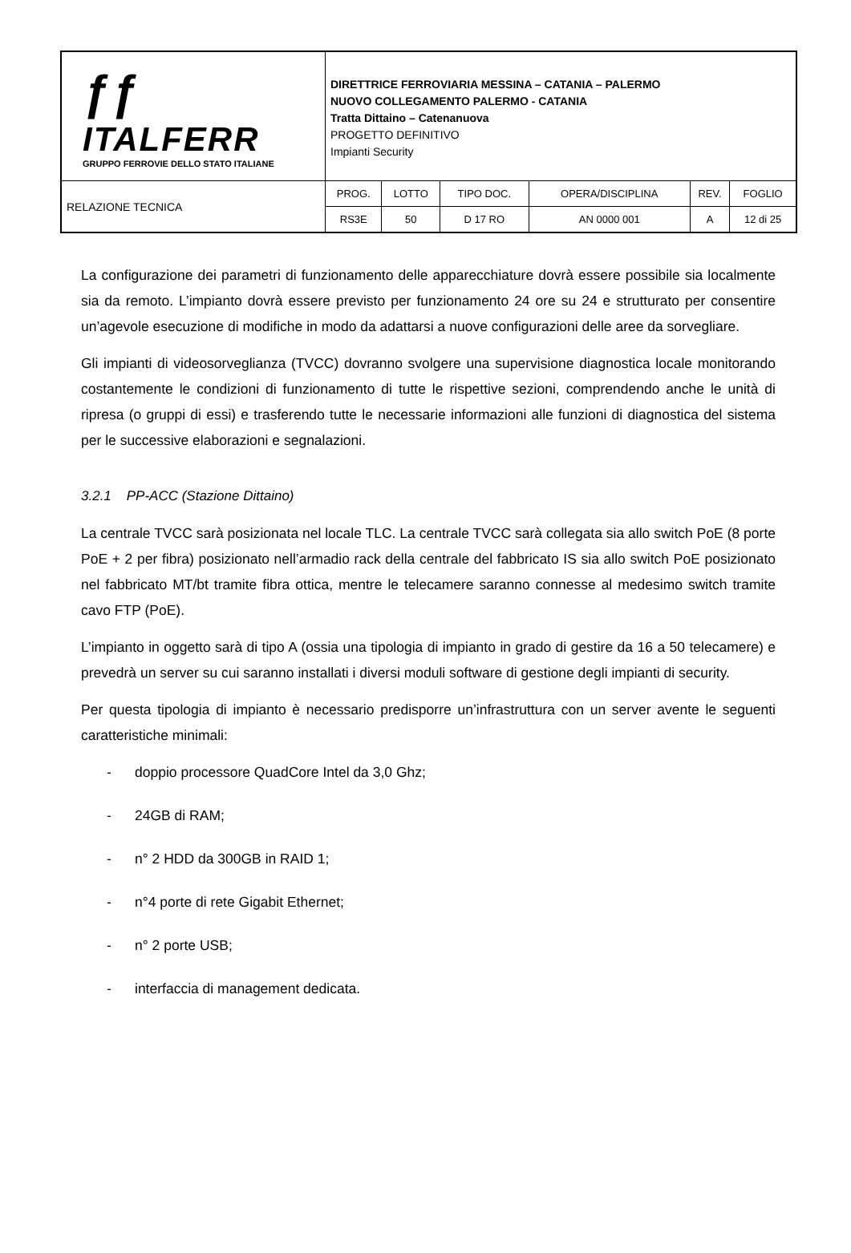| ƒƒ ITALFERR GRUPPO FERROVIE DELLO STATO ITALIANE | DIRETTRICE FERROVIARIA MESSINA – CATANIA – PALERMO NUOVO COLLEGAMENTO PALERMO - CATANIA Tratta Dittaino – Catenanuova PROGETTO DEFINITIVO Impianti Security | | | | | |
| RELAZIONE TECNICA | PROG. | LOTTO | TIPO DOC. | OPERA/DISCIPLINA | REV. | FOGLIO |
| | RS3E | 50 | D 17 RO | AN 0000 001 | A | 12 di 25 |
La configurazione dei parametri di funzionamento delle apparecchiature dovrà essere possibile sia localmente sia da remoto. L’impianto dovrà essere previsto per funzionamento 24 ore su 24 e strutturato per consentire un’agevole esecuzione di modifiche in modo da adattarsi a nuove configurazioni delle aree da sorvegliare.
Gli impianti di videosorveglianza (TVCC) dovranno svolgere una supervisione diagnostica locale monitorando costantemente le condizioni di funzionamento di tutte le rispettive sezioni, comprendendo anche le unità di ripresa (o gruppi di essi) e trasferendo tutte le necessarie informazioni alle funzioni di diagnostica del sistema per le successive elaborazioni e segnalazioni.
3.2.1 PP-ACC (Stazione Dittaino)
La centrale TVCC sarà posizionata nel locale TLC. La centrale TVCC sarà collegata sia allo switch PoE (8 porte PoE + 2 per fibra) posizionato nell’armadio rack della centrale del fabbricato IS sia allo switch PoE posizionato nel fabbricato MT/bt tramite fibra ottica, mentre le telecamere saranno connesse al medesimo switch tramite cavo FTP (PoE).
L’impianto in oggetto sarà di tipo A (ossia una tipologia di impianto in grado di gestire da 16 a 50 telecamere) e prevedrà un server su cui saranno installati i diversi moduli software di gestione degli impianti di security.
Per questa tipologia di impianto è necessario predisporre un’infrastruttura con un server avente le seguenti caratteristiche minimali:
- doppio processore QuadCore Intel da 3,0 Ghz;
- 24GB di RAM;
- n° 2 HDD da 300GB in RAID 1;
- n°4 porte di rete Gigabit Ethernet;
- n° 2 porte USB;
- interfaccia di management dedicata.